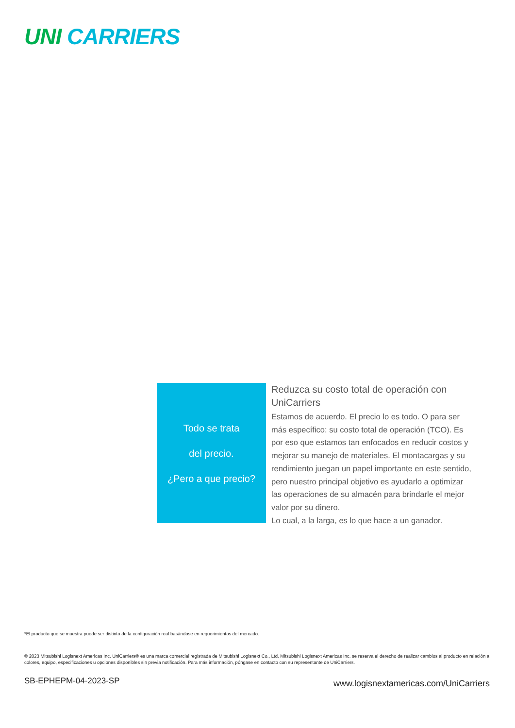UNI CARRIERS
Todo se trata
del precio.
¿Pero a que precio?
Reduzca su costo total de operación con UniCarriers
Estamos de acuerdo. El precio lo es todo. O para ser más específico: su costo total de operación (TCO). Es por eso que estamos tan enfocados en reducir costos y mejorar su manejo de materiales. El montacargas y su rendimiento juegan un papel importante en este sentido, pero nuestro principal objetivo es ayudarlo a optimizar las operaciones de su almacén para brindarle el mejor valor por su dinero.
Lo cual, a la larga, es lo que hace a un ganador.
*El producto que se muestra puede ser distinto de la configuración real basándose en requerimientos del mercado.
© 2023 Mitsubishi Logisnext Americas Inc. UniCarriers® es una marca comercial registrada de Mitsubishi Logisnext Co., Ltd. Mitsubishi Logisnext Americas Inc. se reserva el derecho de realizar cambios al producto en relación a colores, equipo, especificaciones u opciones disponibles sin previa notificación. Para más información, póngase en contacto con su representante de UniCarriers.
SB-EPHEPM-04-2023-SP
www.logisnextamericas.com/UniCarriers